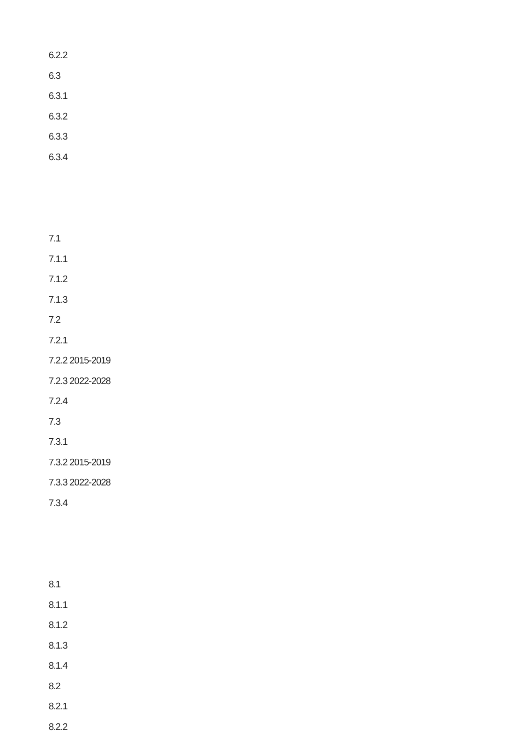6.2.2
6.3
6.3.1
6.3.2
6.3.3
6.3.4
7.1
7.1.1
7.1.2
7.1.3
7.2
7.2.1
7.2.2 2015-2019
7.2.3 2022-2028
7.2.4
7.3
7.3.1
7.3.2 2015-2019
7.3.3 2022-2028
7.3.4
8.1
8.1.1
8.1.2
8.1.3
8.1.4
8.2
8.2.1
8.2.2